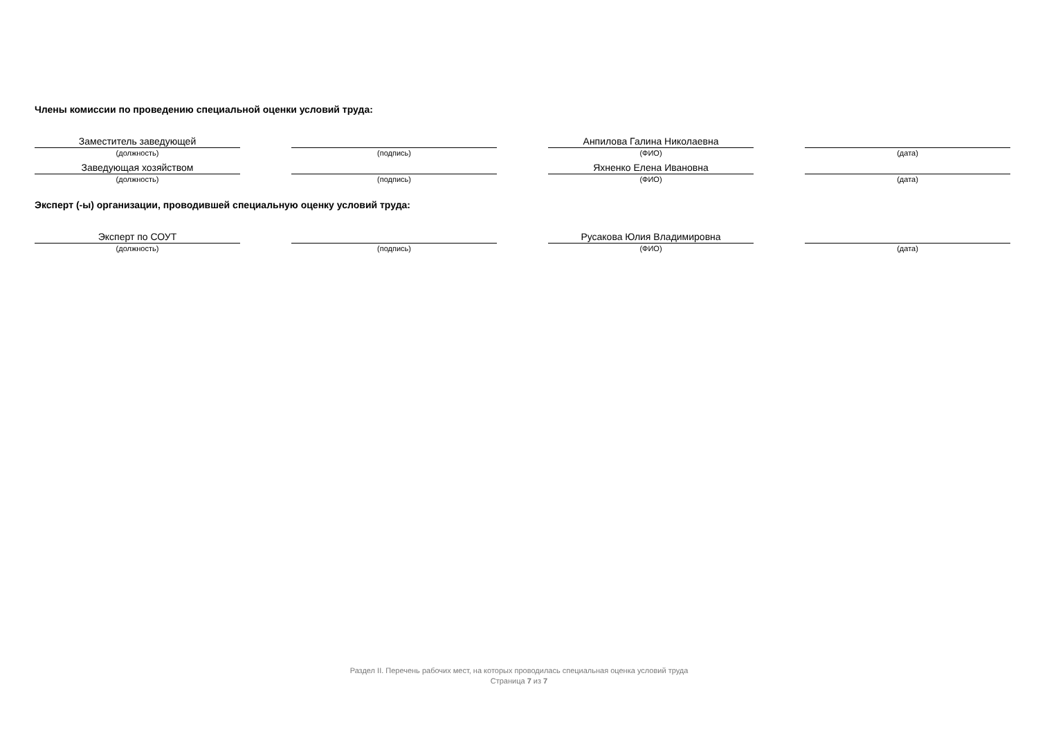Члены комиссии по проведению специальной оценки условий труда:
Заместитель заведующей
(должность)
(подпись)
Анпилова Галина Николаевна
(ФИО)
(дата)
Заведующая хозяйством
(должность)
(подпись)
Яхненко Елена Ивановна
(ФИО)
(дата)
Эксперт (-ы) организации, проводившей специальную оценку условий труда:
Эксперт по СОУТ
(должность)
(подпись)
Русакова Юлия Владимировна
(ФИО)
(дата)
Раздел II. Перечень рабочих мест, на которых проводилась специальная оценка условий труда
Страница 7 из 7